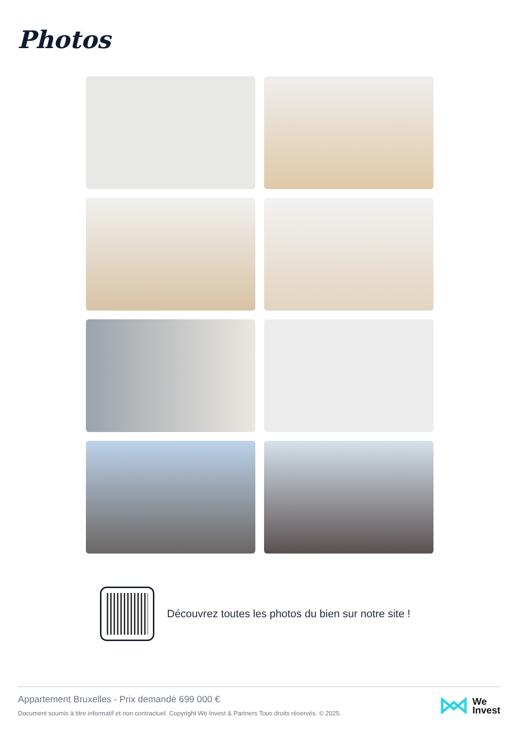Photos
Découvrez toutes les photos du bien sur notre site !
Appartement Bruxelles - Prix demandé 699 000 €
Document soumis à titre informatif et non contractuel. Copyright We Invest & Partners Tous droits réservés. © 2025.
We
Invest